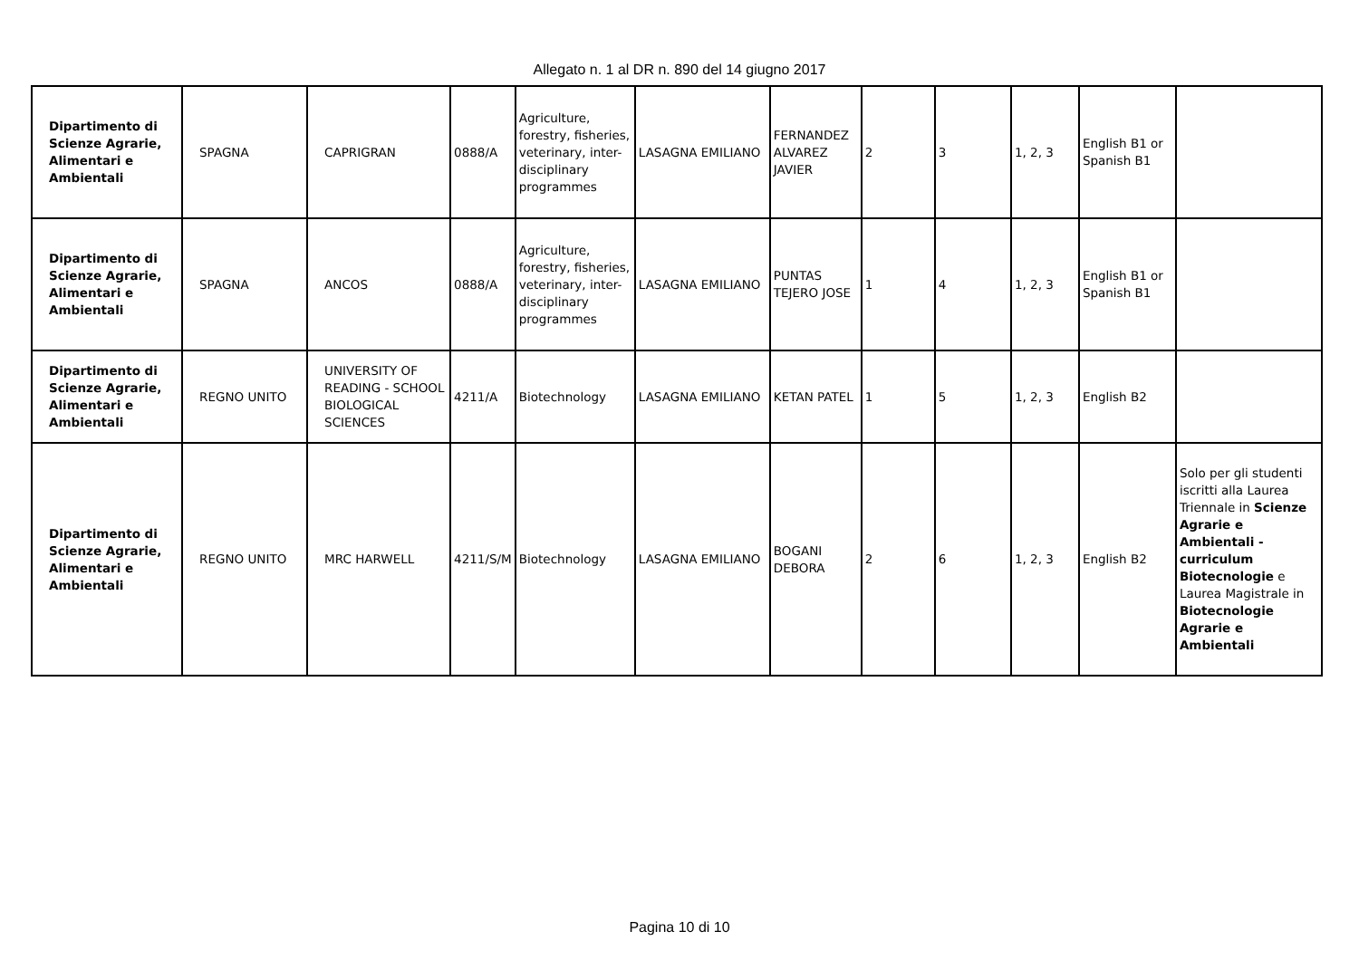Allegato n. 1 al DR n. 890 del 14 giugno 2017
| Dipartimento di Scienze Agrarie, Alimentari e Ambientali | SPAGNA | CAPRIGRAN | 0888/A | Agriculture, forestry, fisheries, veterinary, inter-disciplinary programmes | LASAGNA EMILIANO | FERNANDEZ ALVAREZ JAVIER | 2 | 3 | 1, 2, 3 | English B1 or Spanish B1 | |
| Dipartimento di Scienze Agrarie, Alimentari e Ambientali | SPAGNA | ANCOS | 0888/A | Agriculture, forestry, fisheries, veterinary, inter-disciplinary programmes | LASAGNA EMILIANO | PUNTAS TEJERO JOSE | 1 | 4 | 1, 2, 3 | English B1 or Spanish B1 | |
| Dipartimento di Scienze Agrarie, Alimentari e Ambientali | REGNO UNITO | UNIVERSITY OF READING - SCHOOL BIOLOGICAL SCIENCES | 4211/A | Biotechnology | LASAGNA EMILIANO | KETAN PATEL | 1 | 5 | 1, 2, 3 | English B2 | |
| Dipartimento di Scienze Agrarie, Alimentari e Ambientali | REGNO UNITO | MRC HARWELL | 4211/S/M | Biotechnology | LASAGNA EMILIANO | BOGANI DEBORA | 2 | 6 | 1, 2, 3 | English B2 | Solo per gli studenti iscritti alla Laurea Triennale in Scienze Agrarie e Ambientali - curriculum Biotecnologie e Laurea Magistrale in Biotecnologie Agrarie e Ambientali |
Pagina 10 di 10